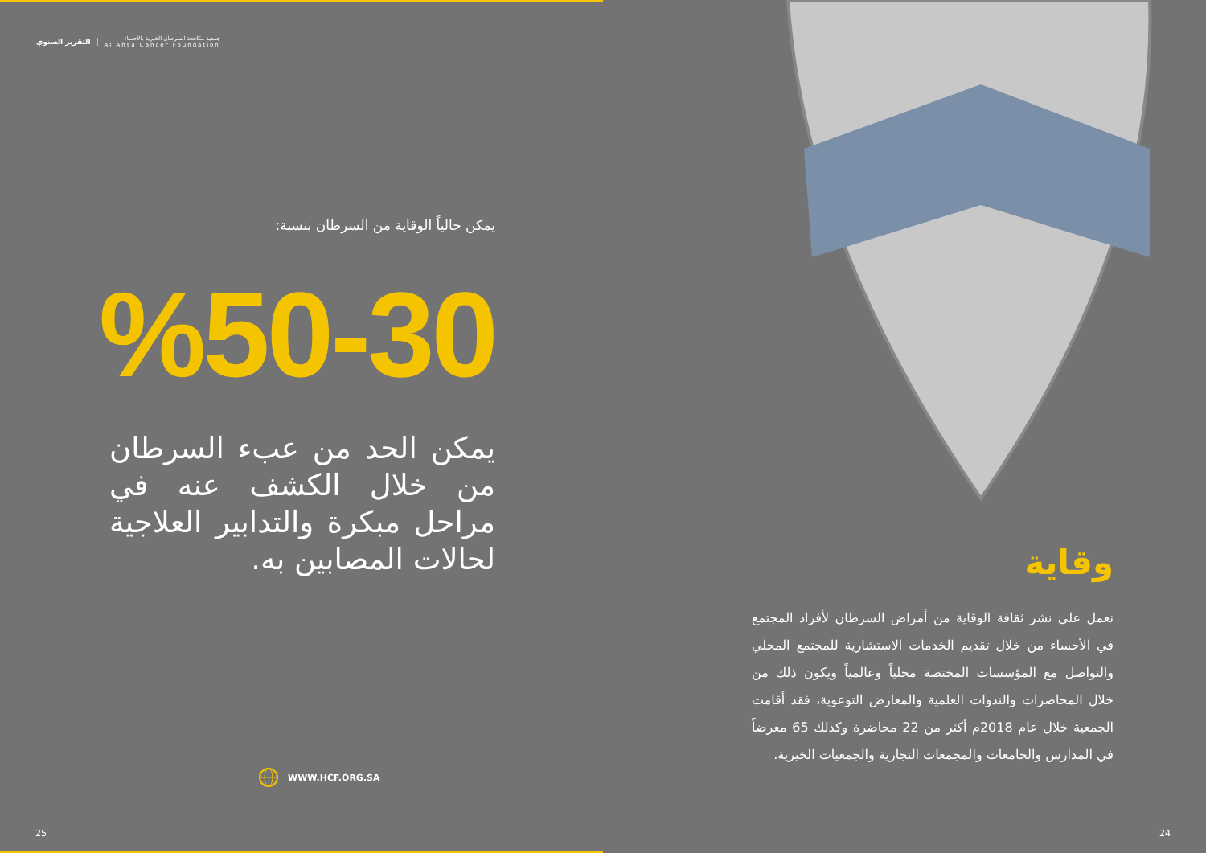التقرير السنوي
جمعية مكافحة السرطان الخيرية بالأحساء
Al Ahsa Cancer Foundation
يمكن حالياً الوقاية من السرطان بنسبة:
%50-30
يمكن الحد من عبء السرطان من خلال الكشف عنه في مراحل مبكرة والتدابير العلاجية لحالات المصابين به.
WWW.HCF.ORG.SA
25
وقاية
نعمل على نشر ثقافة الوقاية من أمراض السرطان لأفراد المجتمع في الأحساء من خلال تقديم الخدمات الاستشارية للمجتمع المحلي والتواصل مع المؤسسات المختصة محلياً وعالمياً ويكون ذلك من خلال المحاضرات والندوات العلمية والمعارض التوعوية، فقد أقامت الجمعية خلال عام 2018م أكثر من 22 محاضرة وكذلك 65 معرضاً في المدارس والجامعات والمجمعات التجارية والجمعيات الخيرية.
24